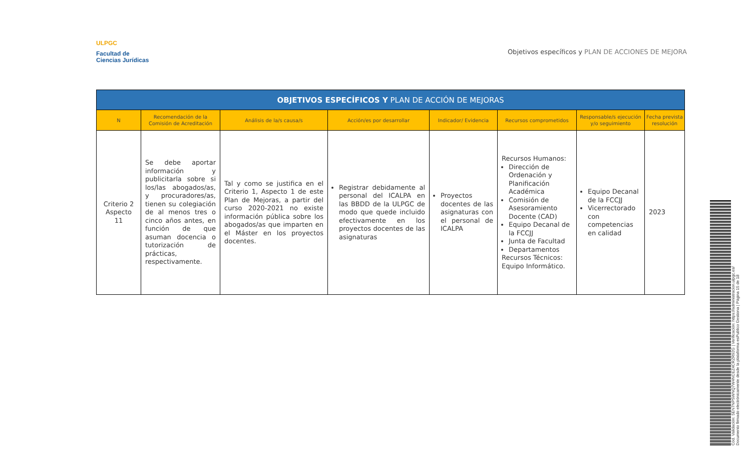ULPGC
Facultad de
Ciencias Jurídicas
Objetivos específicos y PLAN DE ACCIONES DE MEJORA
| OBJETIVOS ESPECÍFICOS Y PLAN DE ACCIÓN DE MEJORAS | | | | | | | |
| --- | --- | --- | --- | --- | --- | --- | --- |
| N | Recomendación de la Comisión de Acreditación | Análisis de la/s causa/s | Acción/es por desarrollar | Indicador/ Evidencia | Recursos comprometidos | Responsable/s ejecución y/o seguimiento | Fecha prevista resolución |
| Criterio 2 Aspecto 11 | Se debe aportar información y publicitarla sobre si los/las abogados/as, y procuradores/as, tienen su colegiación de al menos tres o cinco años antes, en función de que asuman docencia o tutorización de prácticas, respectivamente. | Tal y como se justifica en el Criterio 1, Aspecto 1 de este Plan de Mejoras, a partir del curso 2020-2021 no existe información pública sobre los abogados/as que imparten en el Máster en los proyectos docentes. | Registrar debidamente al personal del ICALPA en las BBDD de la ULPGC de modo que quede incluido efectivamente en los proyectos docentes de las asignaturas | Proyectos docentes de las asignaturas con el personal de ICALPA | Recursos Humanos: Dirección de Ordenación y Planificación Académica Comisión de Asesoramiento Docente (CAD) Equipo Decanal de la FCCJJ Junta de Facultad Departamentos Recursos Técnicos: Equipo Informático. | Equipo Decanal de la FCCJJ Vicerrectorado con competencias en calidad | 2023 |
Cód. Validación: 5EN7NPSWNQ7W4NCEZ4CRZR92G | Verificación: https://administracion.ulpgc.es/
Documento firmado electrónicamente desde la plataforma esPublico Gestiona | Página 15 de 18